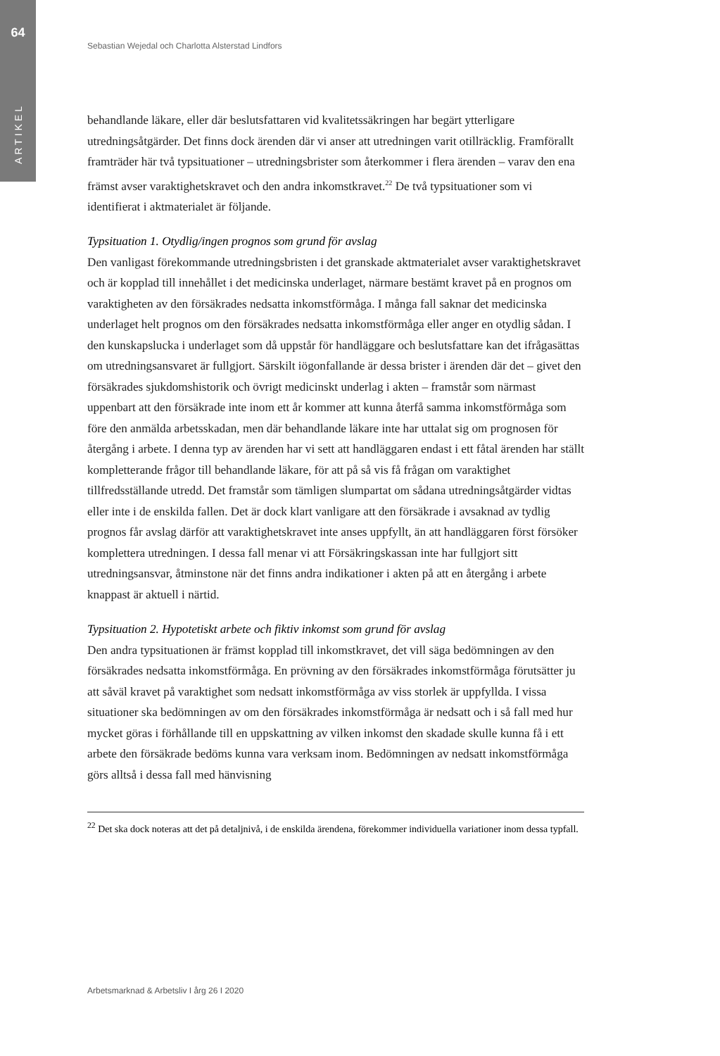64
ARTIKEL
Sebastian Wejedal och Charlotta Alsterstad Lindfors
behandlande läkare, eller där beslutsfattaren vid kvalitetssäkringen har begärt ytterligare utredningsåtgärder. Det finns dock ärenden där vi anser att utredningen varit otillräcklig. Framförallt framträder här två typsituationer – utredningsbrister som återkommer i flera ärenden – varav den ena främst avser varaktighetskravet och den andra inkomstkravet.<sup>22</sup> De två typsituationer som vi identifierat i aktmaterialet är följande.
Typsituation 1. Otydlig/ingen prognos som grund för avslag
Den vanligast förekommande utredningsbristen i det granskade aktmaterialet avser varaktighetskravet och är kopplad till innehållet i det medicinska underlaget, närmare bestämt kravet på en prognos om varaktigheten av den försäkrades nedsatta inkomstförmåga. I många fall saknar det medicinska underlaget helt prognos om den försäkrades nedsatta inkomstförmåga eller anger en otydlig sådan. I den kunskapslucka i underlaget som då uppstår för handläggare och beslutsfattare kan det ifrågasättas om utredningsansvaret är fullgjort. Särskilt iögonfallande är dessa brister i ärenden där det – givet den försäkrades sjukdomshistorik och övrigt medicinskt underlag i akten – framstår som närmast uppenbart att den försäkrade inte inom ett år kommer att kunna återfå samma inkomstförmåga som före den anmälda arbetsskadan, men där behandlande läkare inte har uttalat sig om prognosen för återgång i arbete. I denna typ av ärenden har vi sett att handläggaren endast i ett fåtal ärenden har ställt kompletterande frågor till behandlande läkare, för att på så vis få frågan om varaktighet tillfredsställande utredd. Det framstår som tämligen slumpartat om sådana utredningsåtgärder vidtas eller inte i de enskilda fallen. Det är dock klart vanligare att den försäkrade i avsaknad av tydlig prognos får avslag därför att varaktighetskravet inte anses uppfyllt, än att handläggaren först försöker komplettera utredningen. I dessa fall menar vi att Försäkringskassan inte har fullgjort sitt utredningsansvar, åtminstone när det finns andra indikationer i akten på att en återgång i arbete knappast är aktuell i närtid.
Typsituation 2. Hypotetiskt arbete och fiktiv inkomst som grund för avslag
Den andra typsituationen är främst kopplad till inkomstkravet, det vill säga bedömningen av den försäkrades nedsatta inkomstförmåga. En prövning av den försäkrades inkomstförmåga förutsätter ju att såväl kravet på varaktighet som nedsatt inkomstförmåga av viss storlek är uppfyllda. I vissa situationer ska bedömningen av om den försäkrades inkomstförmåga är nedsatt och i så fall med hur mycket göras i förhållande till en uppskattning av vilken inkomst den skadade skulle kunna få i ett arbete den försäkrade bedöms kunna vara verksam inom. Bedömningen av nedsatt inkomstförmåga görs alltså i dessa fall med hänvisning
<sup>22</sup> Det ska dock noteras att det på detaljnivå, i de enskilda ärendena, förekommer individuella variationer inom dessa typfall.
Arbetsmarknad & Arbetsliv I årg 26 I 2020